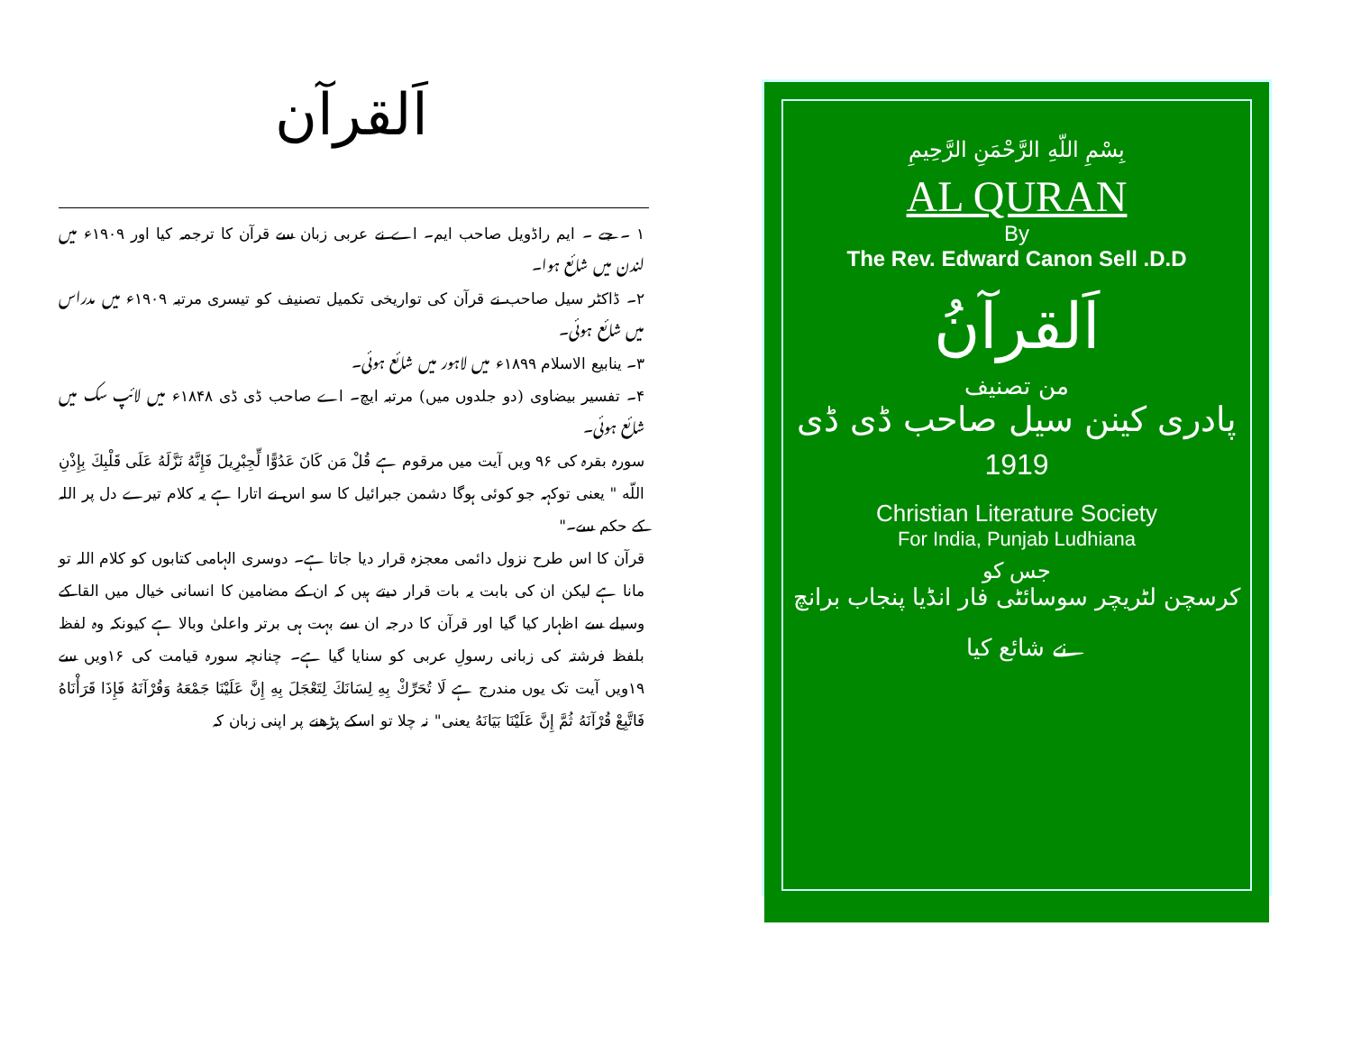اَلقرآن
۱ ۔ جے ۔ ایم راڈویل صاحب ایم۔ اے نے عربی زبان سے قرآن کا ترجمہ کیا اور ۱۹۰۹ء میں لندن میں شائع ہوا۔
۲۔ ڈاکٹر سیل صاحب نے قرآن کی تواریخی تکمیل تصنیف کو تیسری مرتبہ ۱۹۰۹ء میں مدراس میں شائع ہوئی۔
۳۔ ینابیع الاسلام ۱۸۹۹ء میں لاہور میں شائع ہوئی۔
۴۔ تفسیر بیضاوی (دو جلدوں میں) مرتبہ ایچ۔ اے صاحب ڈی ڈی ۱۸۴۸ء میں لائپ سک میں شائع ہوئی۔
سورہ بقرہ کی ۹۶ ویں آیت میں مرقوم ہے قُلْ مَن كَانَ عَدُوًّا لِّجِبْرِيلَ فَإِنَّهُ نَزَّلَهُ عَلَى قَلْبِكَ بِإِذْنِ اللّه " یعنی توکہہ جو کوئی ہوگا دشمن جبرائیل کا سو اس نے اتارا ہے یہ کلام تیرے دل پر اللہ کے حکم سے۔"
قرآن کا اس طرح نزول دائمی معجزہ قرار دیا جاتا ہے۔ دوسری الہامی کتابوں کو کلام اللہ تو مانا ہے لیکن ان کی بابت یہ بات قرار دیتے ہیں کہ ان کے مضامین کا انسانی خیال میں القا کے وسیلے سے اظہار کیا گیا اور قرآن کا درجہ ان سے بہت ہی برتر واعلیٰ وبالا ہے کیونکہ وہ لفظ بلفظ فرشتہ کی زبانی رسولِ عربی کو سنایا گیا ہے۔ چنانچہ سورہ قیامت کی ۱۶ویں سے ۱۹ویں آیت تک یوں مندرج ہے لَا تُحَرِّكْ بِهِ لِسَانَكَ لِتَعْجَلَ بِهِ إِنَّ عَلَيْنَا جَمْعَهُ وَقُرْآنَهُ فَإِذَا قَرَأْنَاهُ فَاتَّبِعْ قُرْآنَهُ ثُمَّ إِنَّ عَلَيْنَا بَيَانَهُ یعنی" نہ چلا تو اسکے پڑھنے پر اپنی زبان کہ
بِسْمِ اللّهِ الرَّحْمَنِ الرَّحِيمِ
AL QURAN
By
The Rev. Edward Canon Sell .D.D
اَلقرآنُ
من تصنیف
پادری کینن سیل صاحب ڈی ڈی
1919
Christian Literature Society
For India, Punjab Ludhiana
جس کو
کرسچن لٹریچر سوسائٹی فار انڈیا پنجاب برانچ نے شائع کیا